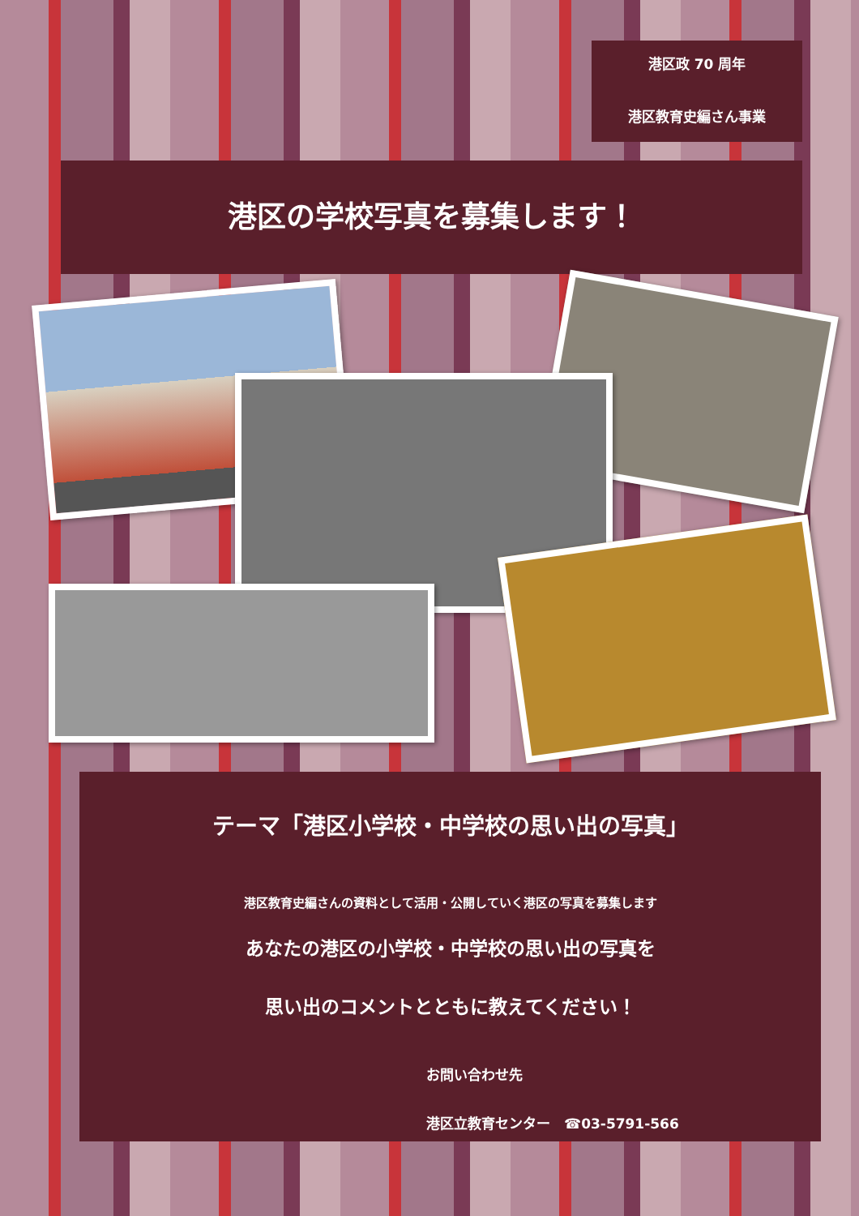港区政 70 周年
港区教育史編さん事業
港区の学校写真を募集します！
テーマ「港区小学校・中学校の思い出の写真」
港区教育史編さんの資料として活用・公開していく港区の写真を募集します
あなたの港区の小学校・中学校の思い出の写真を
思い出のコメントとともに教えてください！
お問い合わせ先
港区立教育センター　☎03-5791-566